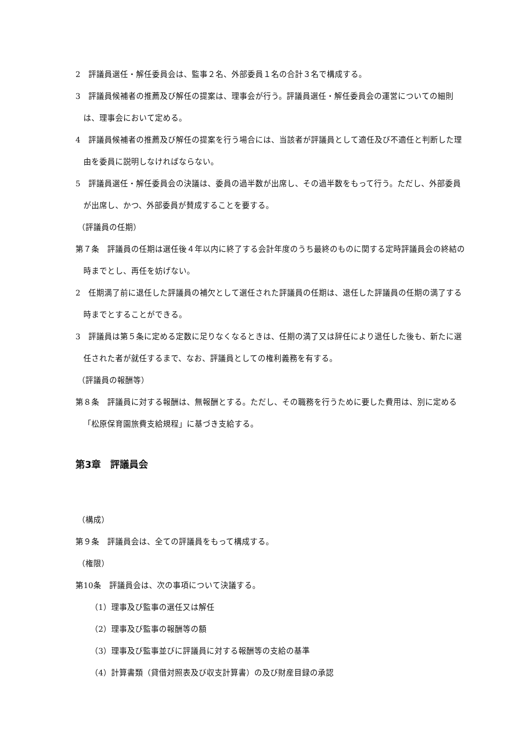2　評議員選任・解任委員会は、監事２名、外部委員１名の合計３名で構成する。
3　評議員候補者の推薦及び解任の提案は、理事会が行う。評議員選任・解任委員会の運営についての細則は、理事会において定める。
4　評議員候補者の推薦及び解任の提案を行う場合には、当該者が評議員として適任及び不適任と判断した理由を委員に説明しなければならない。
5　評議員選任・解任委員会の決議は、委員の過半数が出席し、その過半数をもって行う。ただし、外部委員が出席し、かつ、外部委員が賛成することを要する。
（評議員の任期）
第７条　評議員の任期は選任後４年以内に終了する会計年度のうち最終のものに関する定時評議員会の終結の時までとし、再任を妨げない。
2　任期満了前に退任した評議員の補欠として選任された評議員の任期は、退任した評議員の任期の満了する時までとすることができる。
3　評議員は第５条に定める定数に足りなくなるときは、任期の満了又は辞任により退任した後も、新たに選任された者が就任するまで、なお、評議員としての権利義務を有する。
（評議員の報酬等）
第８条　評議員に対する報酬は、無報酬とする。ただし、その職務を行うために要した費用は、別に定める「松原保育園旅費支給規程」に基づき支給する。
第3章　評議員会
（構成）
第９条　評議員会は、全ての評議員をもって構成する。
（権限）
第10条　評議員会は、次の事項について決議する。
（1）理事及び監事の選任又は解任
（2）理事及び監事の報酬等の額
（3）理事及び監事並びに評議員に対する報酬等の支給の基準
（4）計算書類（貸借対照表及び収支計算書）の及び財産目録の承認